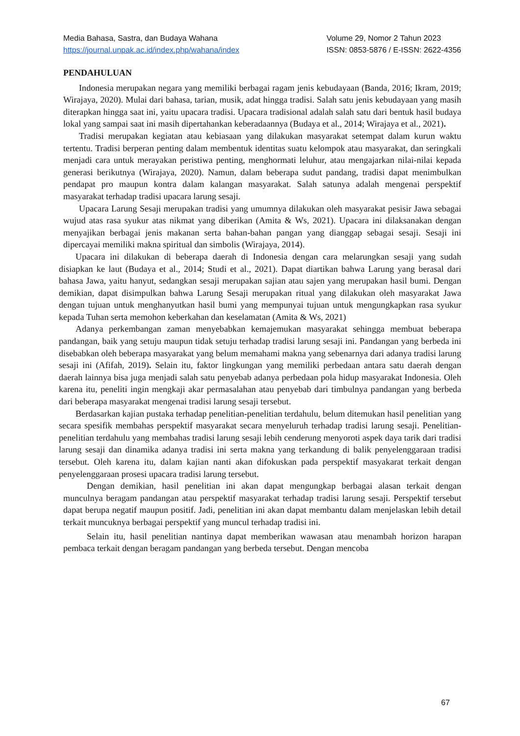Media Bahasa, Sastra, dan Budaya Wahana
https://journal.unpak.ac.id/index.php/wahana/index
Volume 29, Nomor 2 Tahun 2023
ISSN: 0853-5876 / E-ISSN: 2622-4356
PENDAHULUAN
Indonesia merupakan negara yang memiliki berbagai ragam jenis kebudayaan (Banda, 2016; Ikram, 2019; Wirajaya, 2020). Mulai dari bahasa, tarian, musik, adat hingga tradisi. Salah satu jenis kebudayaan yang masih diterapkan hingga saat ini, yaitu upacara tradisi. Upacara tradisional adalah salah satu dari bentuk hasil budaya lokal yang sampai saat ini masih dipertahankan keberadaannya (Budaya et al., 2014; Wirajaya et al., 2021).
Tradisi merupakan kegiatan atau kebiasaan yang dilakukan masyarakat setempat dalam kurun waktu tertentu. Tradisi berperan penting dalam membentuk identitas suatu kelompok atau masyarakat, dan seringkali menjadi cara untuk merayakan peristiwa penting, menghormati leluhur, atau mengajarkan nilai-nilai kepada generasi berikutnya (Wirajaya, 2020). Namun, dalam beberapa sudut pandang, tradisi dapat menimbulkan pendapat pro maupun kontra dalam kalangan masyarakat. Salah satunya adalah mengenai perspektif masyarakat terhadap tradisi upacara larung sesaji.
Upacara Larung Sesaji merupakan tradisi yang umumnya dilakukan oleh masyarakat pesisir Jawa sebagai wujud atas rasa syukur atas nikmat yang diberikan (Amita & Ws, 2021). Upacara ini dilaksanakan dengan menyajikan berbagai jenis makanan serta bahan-bahan pangan yang dianggap sebagai sesaji. Sesaji ini dipercayai memiliki makna spiritual dan simbolis (Wirajaya, 2014).
Upacara ini dilakukan di beberapa daerah di Indonesia dengan cara melarungkan sesaji yang sudah disiapkan ke laut (Budaya et al., 2014; Studi et al., 2021). Dapat diartikan bahwa Larung yang berasal dari bahasa Jawa, yaitu hanyut, sedangkan sesaji merupakan sajian atau sajen yang merupakan hasil bumi. Dengan demikian, dapat disimpulkan bahwa Larung Sesaji merupakan ritual yang dilakukan oleh masyarakat Jawa dengan tujuan untuk menghanyutkan hasil bumi yang mempunyai tujuan untuk mengungkapkan rasa syukur kepada Tuhan serta memohon keberkahan dan keselamatan (Amita & Ws, 2021)
Adanya perkembangan zaman menyebabkan kemajemukan masyarakat sehingga membuat beberapa pandangan, baik yang setuju maupun tidak setuju terhadap tradisi larung sesaji ini. Pandangan yang berbeda ini disebabkan oleh beberapa masyarakat yang belum memahami makna yang sebenarnya dari adanya tradisi larung sesaji ini (Afifah, 2019). Selain itu, faktor lingkungan yang memiliki perbedaan antara satu daerah dengan daerah lainnya bisa juga menjadi salah satu penyebab adanya perbedaan pola hidup masyarakat Indonesia. Oleh karena itu, peneliti ingin mengkaji akar permasalahan atau penyebab dari timbulnya pandangan yang berbeda dari beberapa masyarakat mengenai tradisi larung sesaji tersebut.
Berdasarkan kajian pustaka terhadap penelitian-penelitian terdahulu, belum ditemukan hasil penelitian yang secara spesifik membahas perspektif masyarakat secara menyeluruh terhadap tradisi larung sesaji. Penelitian-penelitian terdahulu yang membahas tradisi larung sesaji lebih cenderung menyoroti aspek daya tarik dari tradisi larung sesaji dan dinamika adanya tradisi ini serta makna yang terkandung di balik penyelenggaraan tradisi tersebut. Oleh karena itu, dalam kajian nanti akan difokuskan pada perspektif masyakarat terkait dengan penyelenggaraan prosesi upacara tradisi larung tersebut.
Dengan demikian, hasil penelitian ini akan dapat mengungkap berbagai alasan terkait dengan munculnya beragam pandangan atau perspektif masyarakat terhadap tradisi larung sesaji. Perspektif tersebut dapat berupa negatif maupun positif. Jadi, penelitian ini akan dapat membantu dalam menjelaskan lebih detail terkait muncuknya berbagai perspektif yang muncul terhadap tradisi ini.
Selain itu, hasil penelitian nantinya dapat memberikan wawasan atau menambah horizon harapan pembaca terkait dengan beragam pandangan yang berbeda tersebut. Dengan mencoba
67